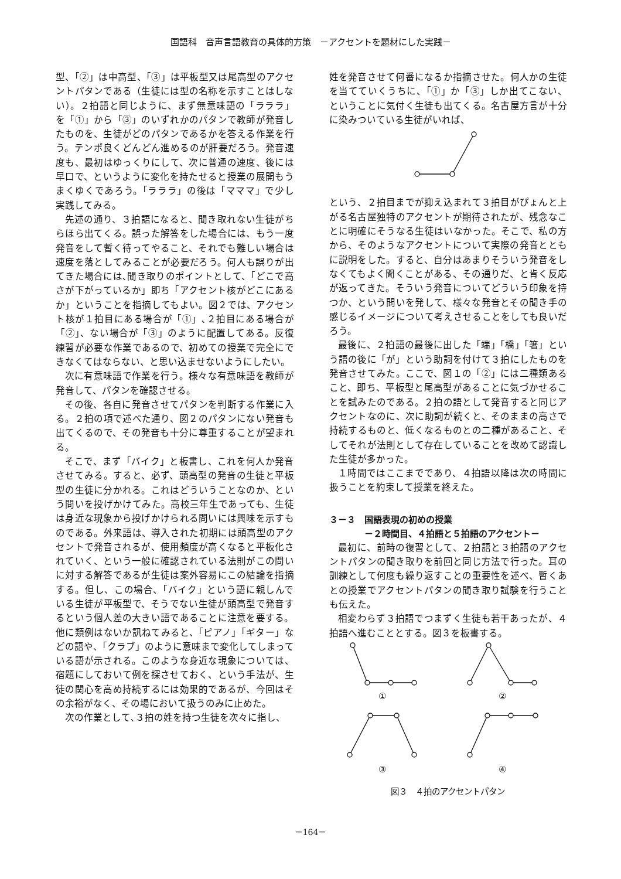国語科　音声言語教育の具体的方策　－アクセントを題材にした実践－
型、「②」は中高型、「③」は平板型又は尾高型のアクセントパタンである（生徒には型の名称を示すことはしない）。２拍語と同じように、まず無意味語の「ラララ」を「①」から「③」のいずれかのパタンで教師が発音したものを、生徒がどのパタンであるかを答える作業を行う。テンポ良くどんどん進めるのが肝要だろう。発音速度も、最初はゆっくりにして、次に普通の速度、後には早口で、というように変化を持たせると授業の展開もうまくゆくであろう。「ラララ」の後は「マママ」で少し実践してみる。
先述の通り、３拍語になると、聞き取れない生徒がちらほら出てくる。誤った解答をした場合には、もう一度発音をして暫く待ってやること、それでも難しい場合は速度を落としてみることが必要だろう。何人も誤りが出てきた場合には､聞き取りのポイントとして、「どこで高さが下がっているか」即ち「アクセント核がどこにあるか」ということを指摘してもよい。図２では、アクセント核が１拍目にある場合が「①」､２拍目にある場合が「②」、ない場合が「③」のように配置してある。反復練習が必要な作業であるので、初めての授業で完全にできなくてはならない、と思い込ませないようにしたい。
次に有意味語で作業を行う。様々な有意味語を教師が発音して、パタンを確認させる。
その後、各自に発音させてパタンを判断する作業に入る。２拍の項で述べた通り、図２のパタンにない発音も出てくるので、その発音も十分に尊重することが望まれる。
そこで、まず「バイク」と板書し、これを何人か発音させてみる。すると、必ず、頭高型の発音の生徒と平板型の生徒に分かれる。これはどういうことなのか、という問いを投げかけてみた。高校三年生であっても、生徒は身近な現象から投げかけられる問いには興味を示すものである。外来語は、導入された初期には頭高型のアクセントで発音されるが、使用頻度が高くなると平板化されていく、という一般に確認されている法則がこの問いに対する解答であるが生徒は案外容易にこの結論を指摘する。但し、この場合、「バイク」という語に親しんでいる生徒が平板型で、そうでない生徒が頭高型で発音するという個人差の大きい語であることに注意を要する。他に類例はないか訊ねてみると、「ピアノ」「ギター」などの語や、「クラブ」のように意味まで変化してしまっている語が示される。このような身近な現象については、宿題にしておいて例を探させておく、という手法が、生徒の関心を高め持続するには効果的であるが、今回はその余裕がなく、その場において扱うのみに止めた。
次の作業として､３拍の姓を持つ生徒を次々に指し、
姓を発音させて何番になるか指摘させた。何人かの生徒を当てていくうちに、「①」か「③」しか出てこない、ということに気付く生徒も出てくる。名古屋方言が十分に染みついている生徒がいれば、
という、２拍目までが抑え込まれて３拍目がぴょんと上がる名古屋独特のアクセントが期待されたが、残念なことに明確にそうなる生徒はいなかった。そこで、私の方から、そのようなアクセントについて実際の発音とともに説明をした。すると、自分はあまりそういう発音をしなくてもよく聞くことがある、その通りだ、と肯く反応が返ってきた。そういう発音についてどういう印象を持つか、という問いを発して、様々な発音とその聞き手の感じるイメージについて考えさせることをしても良いだろう。
最後に、２拍語の最後に出した「端」「橋」「箸」という語の後に「が」という助詞を付けて３拍にしたものを発音させてみた。ここで、図１の「②」には二種類あること、即ち、平板型と尾高型があることに気づかせることを試みたのである。２拍の語として発音すると同じアクセントなのに、次に助詞が続くと、そのままの高さで持続するものと、低くなるものとの二種があること、そしてそれが法則として存在していることを改めて認識した生徒が多かった。
１時間ではここまでであり、４拍語以降は次の時間に扱うことを約束して授業を終えた。
３－３　国語表現の初めの授業
－２時間目、４拍語と５拍語のアクセント－
最初に、前時の復習として、２拍語と３拍語のアクセントパタンの聞き取りを前回と同じ方法で行った。耳の訓練として何度も繰り返すことの重要性を述べ、暫くあとの授業でアクセントパタンの聞き取り試験を行うことも伝えた。
相変わらず３拍語でつまずく生徒も若干あったが、４拍語へ進むこととする。図３を板書する。
①
②
③
④
図３　４拍のアクセントパタン
－164－